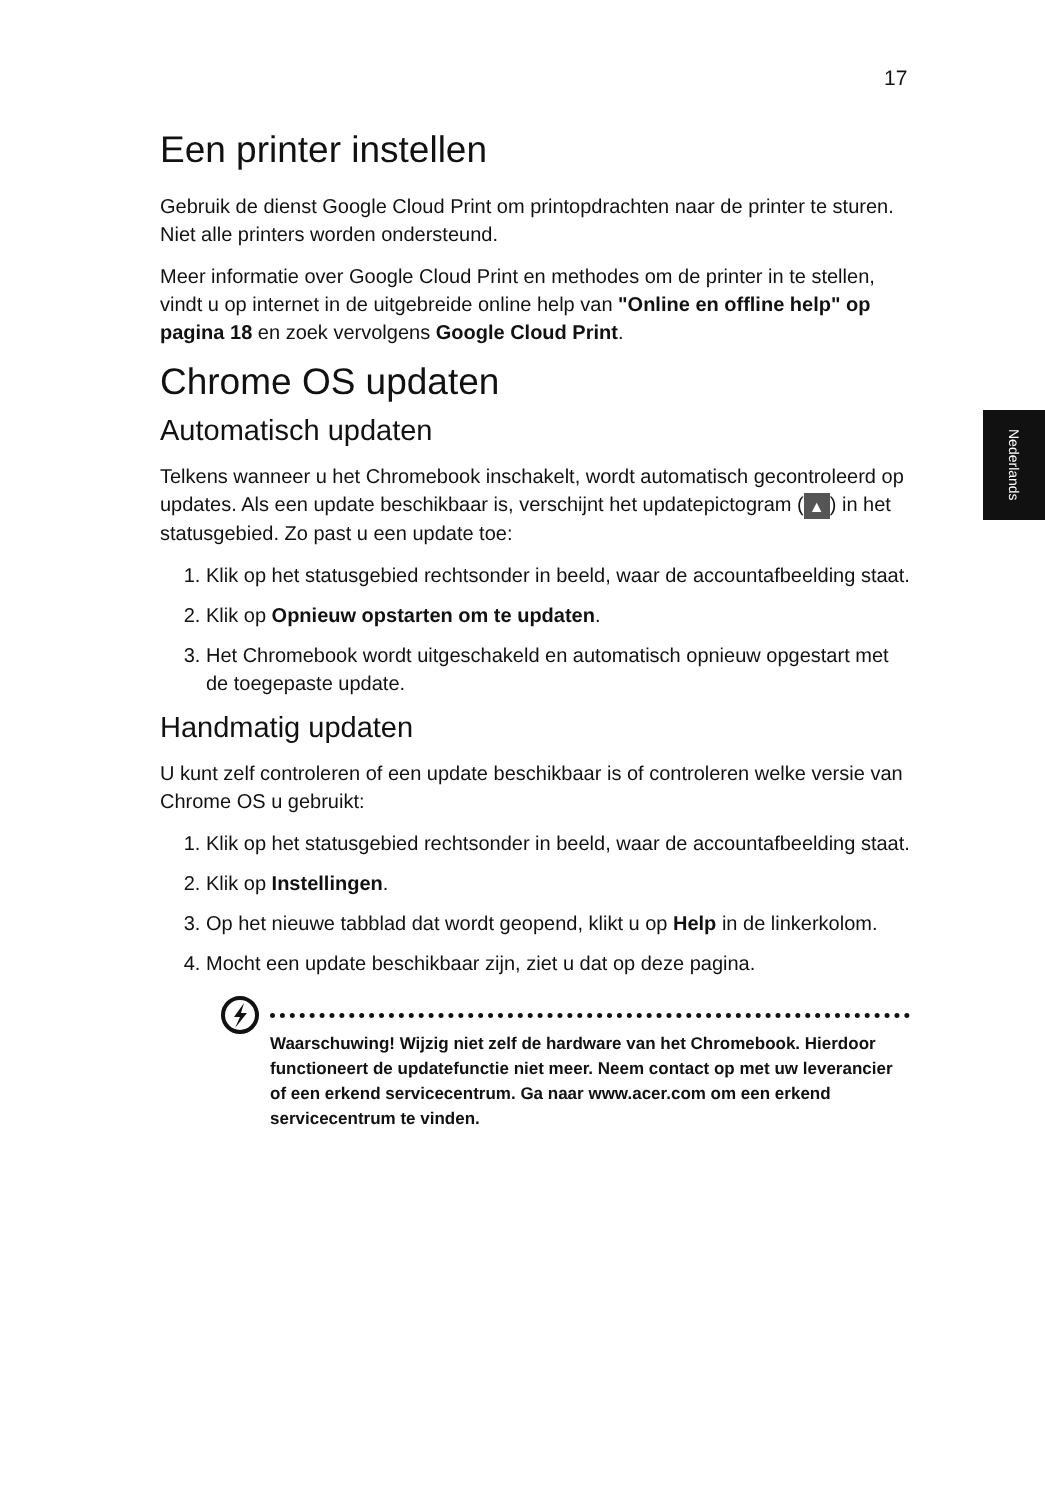17
Nederlands
Een printer instellen
Gebruik de dienst Google Cloud Print om printopdrachten naar de printer te sturen. Niet alle printers worden ondersteund.
Meer informatie over Google Cloud Print en methodes om de printer in te stellen, vindt u op internet in de uitgebreide online help van "Online en offline help" op pagina 18 en zoek vervolgens Google Cloud Print.
Chrome OS updaten
Automatisch updaten
Telkens wanneer u het Chromebook inschakelt, wordt automatisch gecontroleerd op updates. Als een update beschikbaar is, verschijnt het updatepictogram (▲) in het statusgebied. Zo past u een update toe:
1. Klik op het statusgebied rechtsonder in beeld, waar de accountafbeelding staat.
2. Klik op Opnieuw opstarten om te updaten.
3. Het Chromebook wordt uitgeschakeld en automatisch opnieuw opgestart met de toegepaste update.
Handmatig updaten
U kunt zelf controleren of een update beschikbaar is of controleren welke versie van Chrome OS u gebruikt:
1. Klik op het statusgebied rechtsonder in beeld, waar de accountafbeelding staat.
2. Klik op Instellingen.
3. Op het nieuwe tabblad dat wordt geopend, klikt u op Help in de linkerkolom.
4. Mocht een update beschikbaar zijn, ziet u dat op deze pagina.
Waarschuwing! Wijzig niet zelf de hardware van het Chromebook. Hierdoor functioneert de updatefunctie niet meer. Neem contact op met uw leverancier of een erkend servicecentrum. Ga naar www.acer.com om een erkend servicecentrum te vinden.